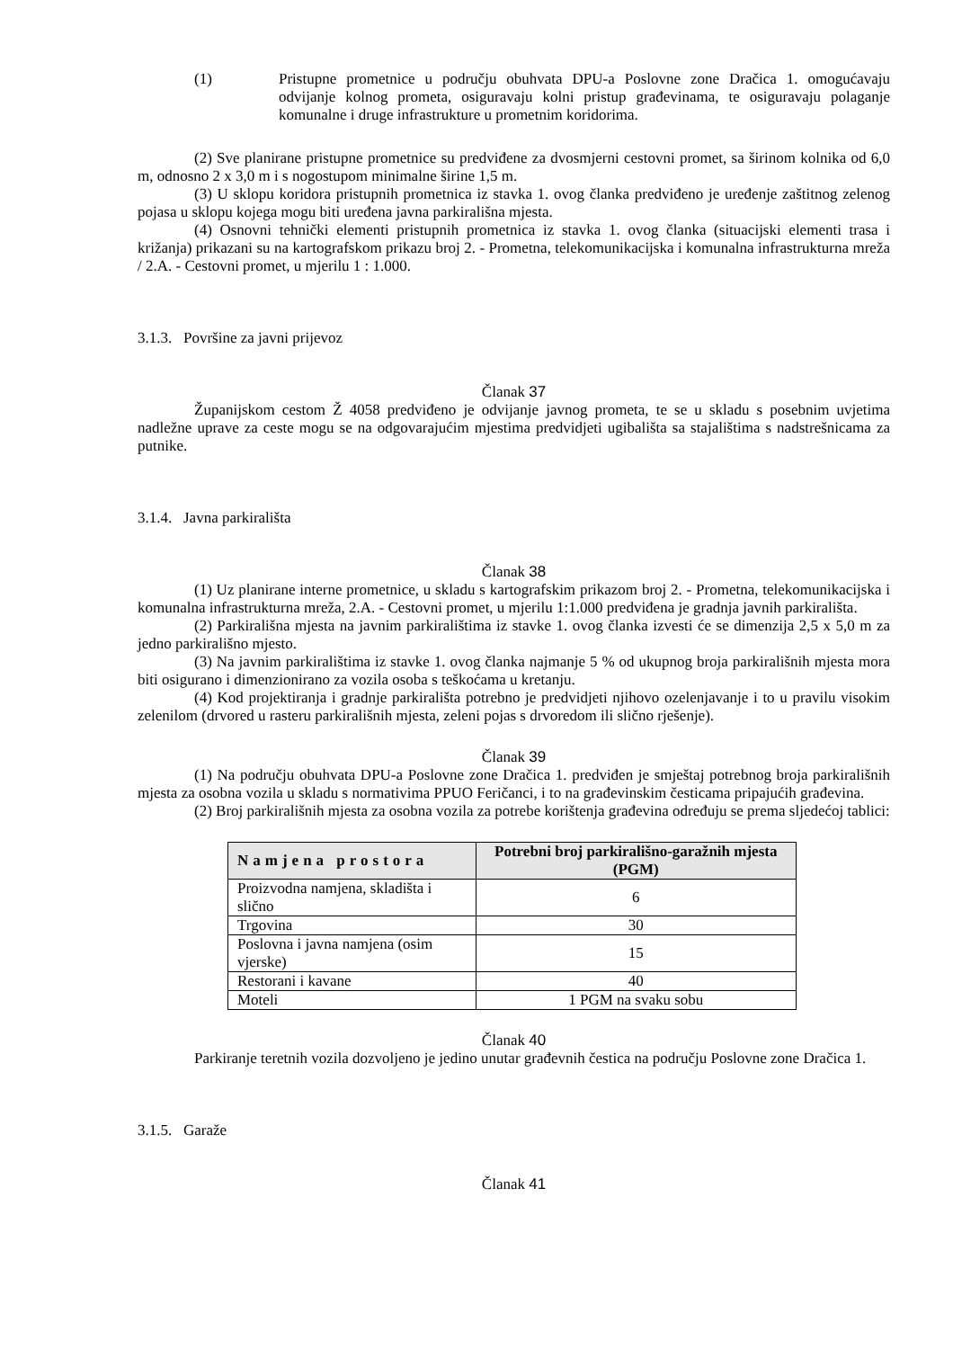(1) Pristupne prometnice u području obuhvata DPU-a Poslovne zone Dračica 1. omogućavaju odvijanje kolnog prometa, osiguravaju kolni pristup građevinama, te osiguravaju polaganje komunalne i druge infrastrukture u prometnim koridorima.
(2) Sve planirane pristupne prometnice su predviđene za dvosmjerni cestovni promet, sa širinom kolnika od 6,0 m, odnosno 2 x 3,0 m i s nogostupom minimalne širine 1,5 m.
(3) U sklopu koridora pristupnih prometnica iz stavka 1. ovog članka predviđeno je uređenje zaštitnog zelenog pojasa u sklopu kojega mogu biti uređena javna parkirališna mjesta.
(4) Osnovni tehnički elementi pristupnih prometnica iz stavka 1. ovog članka (situacijski elementi trasa i križanja) prikazani su na kartografskom prikazu broj 2. - Prometna, telekomunikacijska i komunalna infrastrukturna mreža / 2.A. - Cestovni promet, u mjerilu 1 : 1.000.
3.1.3. Površine za javni prijevoz
Članak 37
Županijskom cestom Ž 4058 predviđeno je odvijanje javnog prometa, te se u skladu s posebnim uvjetima nadležne uprave za ceste mogu se na odgovarajućim mjestima predvidjeti ugibališta sa stajalištima s nadstrešnicama za putnike.
3.1.4. Javna parkirališta
Članak 38
(1) Uz planirane interne prometnice, u skladu s kartografskim prikazom broj 2. - Prometna, telekomunikacijska i komunalna infrastrukturna mreža, 2.A. - Cestovni promet, u mjerilu 1:1.000 predviđena je gradnja javnih parkirališta.
(2) Parkirališna mjesta na javnim parkiralištima iz stavke 1. ovog članka izvesti će se dimenzija 2,5 x 5,0 m za jedno parkirališno mjesto.
(3) Na javnim parkiralištima iz stavke 1. ovog članka najmanje 5 % od ukupnog broja parkirališnih mjesta mora biti osigurano i dimenzionirano za vozila osoba s teškoćama u kretanju.
(4) Kod projektiranja i gradnje parkirališta potrebno je predvidjeti njihovo ozelenjavanje i to u pravilu visokim zelenilom (drvored u rasteru parkirališnih mjesta, zeleni pojas s drvoredom ili slično rješenje).
Članak 39
(1) Na području obuhvata DPU-a Poslovne zone Dračica 1. predviđen je smještaj potrebnog broja parkirališnih mjesta za osobna vozila u skladu s normativima PPUO Feričanci, i to na građevinskim česticama pripajućih građevina.
(2) Broj parkirališnih mjesta za osobna vozila za potrebe korištenja građevina određuju se prema sljedećoj tablici:
| Namjena prostora | Potrebni broj parkirališno-garažnih mjesta (PGM) |
| --- | --- |
| Proizvodna namjena, skladišta i slično | 6 |
| Trgovina | 30 |
| Poslovna i javna namjena (osim vjerske) | 15 |
| Restorani i kavane | 40 |
| Moteli | 1 PGM na svaku sobu |
Članak 40
Parkiranje teretnih vozila dozvoljeno je jedino unutar građevnih čestica na području Poslovne zone Dračica 1.
3.1.5. Garaže
Članak 41